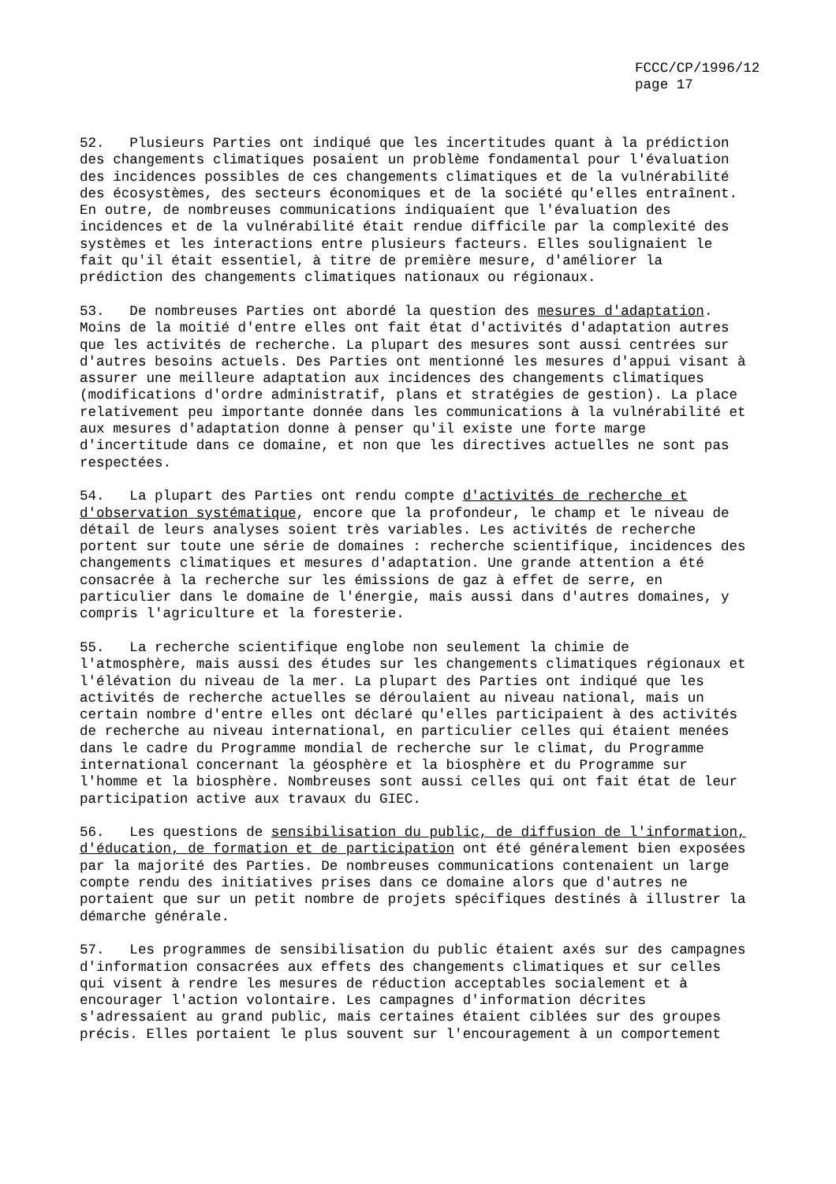FCCC/CP/1996/12 page 17
52. Plusieurs Parties ont indiqué que les incertitudes quant à la prédiction des changements climatiques posaient un problème fondamental pour l'évaluation des incidences possibles de ces changements climatiques et de la vulnérabilité des écosystèmes, des secteurs économiques et de la société qu'elles entraînent. En outre, de nombreuses communications indiquaient que l'évaluation des incidences et de la vulnérabilité était rendue difficile par la complexité des systèmes et les interactions entre plusieurs facteurs. Elles soulignaient le fait qu'il était essentiel, à titre de première mesure, d'améliorer la prédiction des changements climatiques nationaux ou régionaux.
53. De nombreuses Parties ont abordé la question des mesures d'adaptation. Moins de la moitié d'entre elles ont fait état d'activités d'adaptation autres que les activités de recherche. La plupart des mesures sont aussi centrées sur d'autres besoins actuels. Des Parties ont mentionné les mesures d'appui visant à assurer une meilleure adaptation aux incidences des changements climatiques (modifications d'ordre administratif, plans et stratégies de gestion). La place relativement peu importante donnée dans les communications à la vulnérabilité et aux mesures d'adaptation donne à penser qu'il existe une forte marge d'incertitude dans ce domaine, et non que les directives actuelles ne sont pas respectées.
54. La plupart des Parties ont rendu compte d'activités de recherche et d'observation systématique, encore que la profondeur, le champ et le niveau de détail de leurs analyses soient très variables. Les activités de recherche portent sur toute une série de domaines : recherche scientifique, incidences des changements climatiques et mesures d'adaptation. Une grande attention a été consacrée à la recherche sur les émissions de gaz à effet de serre, en particulier dans le domaine de l'énergie, mais aussi dans d'autres domaines, y compris l'agriculture et la foresterie.
55. La recherche scientifique englobe non seulement la chimie de l'atmosphère, mais aussi des études sur les changements climatiques régionaux et l'élévation du niveau de la mer. La plupart des Parties ont indiqué que les activités de recherche actuelles se déroulaient au niveau national, mais un certain nombre d'entre elles ont déclaré qu'elles participaient à des activités de recherche au niveau international, en particulier celles qui étaient menées dans le cadre du Programme mondial de recherche sur le climat, du Programme international concernant la géosphère et la biosphère et du Programme sur l'homme et la biosphère. Nombreuses sont aussi celles qui ont fait état de leur participation active aux travaux du GIEC.
56. Les questions de sensibilisation du public, de diffusion de l'information, d'éducation, de formation et de participation ont été généralement bien exposées par la majorité des Parties. De nombreuses communications contenaient un large compte rendu des initiatives prises dans ce domaine alors que d'autres ne portaient que sur un petit nombre de projets spécifiques destinés à illustrer la démarche générale.
57. Les programmes de sensibilisation du public étaient axés sur des campagnes d'information consacrées aux effets des changements climatiques et sur celles qui visent à rendre les mesures de réduction acceptables socialement et à encourager l'action volontaire. Les campagnes d'information décrites s'adressaient au grand public, mais certaines étaient ciblées sur des groupes précis. Elles portaient le plus souvent sur l'encouragement à un comportement